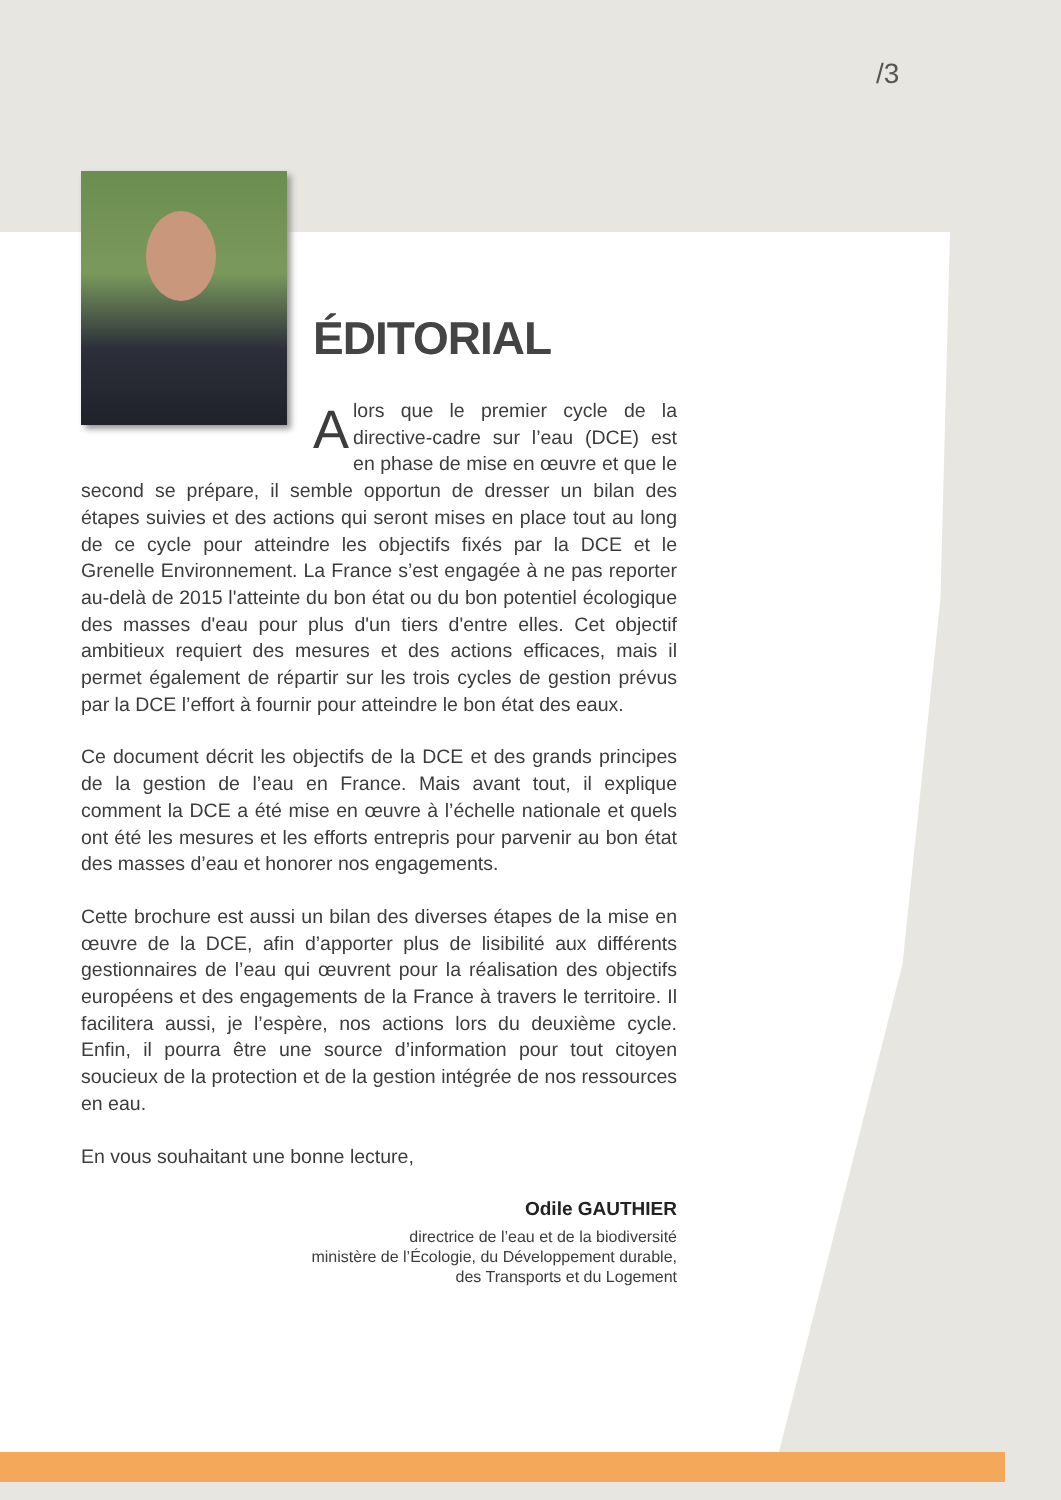/3
ÉDITORIAL
Alors que le premier cycle de la directive-cadre sur l’eau (DCE) est en phase de mise en œuvre et que le second se prépare, il semble opportun de dresser un bilan des étapes suivies et des actions qui seront mises en place tout au long de ce cycle pour atteindre les objectifs fixés par la DCE et le Grenelle Environnement. La France s’est engagée à ne pas reporter au-delà de 2015 l'atteinte du bon état ou du bon potentiel écologique des masses d'eau pour plus d'un tiers d'entre elles. Cet objectif ambitieux requiert des mesures et des actions efficaces, mais il permet également de répartir sur les trois cycles de gestion prévus par la DCE l’effort à fournir pour atteindre le bon état des eaux.
Ce document décrit les objectifs de la DCE et des grands principes de la gestion de l’eau en France. Mais avant tout, il explique comment la DCE a été mise en œuvre à l’échelle nationale et quels ont été les mesures et les efforts entrepris pour parvenir au bon état des masses d’eau et honorer nos engagements.
Cette brochure est aussi un bilan des diverses étapes de la mise en œuvre de la DCE, afin d’apporter plus de lisibilité aux différents gestionnaires de l’eau qui œuvrent pour la réalisation des objectifs européens et des engagements de la France à travers le territoire. Il facilitera aussi, je l’espère, nos actions lors du deuxième cycle. Enfin, il pourra être une source d’information pour tout citoyen soucieux de la protection et de la gestion intégrée de nos ressources en eau.
En vous souhaitant une bonne lecture,
Odile GAUTHIER
directrice de l’eau et de la biodiversité
ministère de l’Écologie, du Développement durable,
des Transports et du Logement